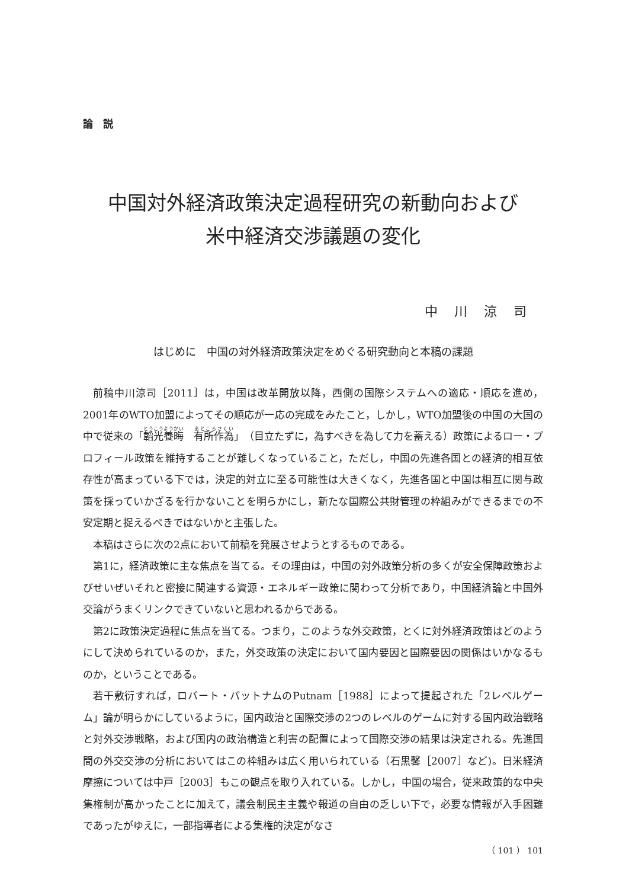論　説
中国対外経済政策決定過程研究の新動向および
米中経済交渉議題の変化
中川涼司
はじめに　中国の対外経済政策決定をめぐる研究動向と本稿の課題
前稿中川涼司［2011］は，中国は改革開放以降，西側の国際システムへの適応・順応を進め，2001年のWTO加盟によってその順応が一応の完成をみたこと，しかし，WTO加盟後の中国の大国の中で従来の「韜光養晦　有所作為」（目立たずに，為すべきを為して力を蓄える）政策によるロー・プロフィール政策を維持することが難しくなっていること，ただし，中国の先進各国との経済的相互依存性が高まっている下では，決定的対立に至る可能性は大きくなく，先進各国と中国は相互に関与政策を採っていかざるを行かないことを明らかにし，新たな国際公共財管理の枠組みができるまでの不安定期と捉えるべきではないかと主張した。
本稿はさらに次の2点において前稿を発展させようとするものである。
第1に，経済政策に主な焦点を当てる。その理由は，中国の対外政策分析の多くが安全保障政策およびせいぜいそれと密接に関連する資源・エネルギー政策に関わって分析であり，中国経済論と中国外交論がうまくリンクできていないと思われるからである。
第2に政策決定過程に焦点を当てる。つまり，このような外交政策，とくに対外経済政策はどのようにして決められているのか，また，外交政策の決定において国内要因と国際要因の関係はいかなるものか，ということである。
若干敷衍すれば，ロバート・パットナムのPutnam［1988］によって提起された「2レベルゲーム」論が明らかにしているように，国内政治と国際交渉の2つのレベルのゲームに対する国内政治戦略と対外交渉戦略，および国内の政治構造と利害の配置によって国際交渉の結果は決定される。先進国間の外交交渉の分析においてはこの枠組みは広く用いられている（石黒馨［2007］など)。日米経済摩擦については中戸［2003］もこの観点を取り入れている。しかし，中国の場合，従来政策的な中央集権制が高かったことに加えて，議会制民主主義や報道の自由の乏しい下で，必要な情報が入手困難であったがゆえに，一部指導者による集権的決定がなさ
（ 101 ） 101